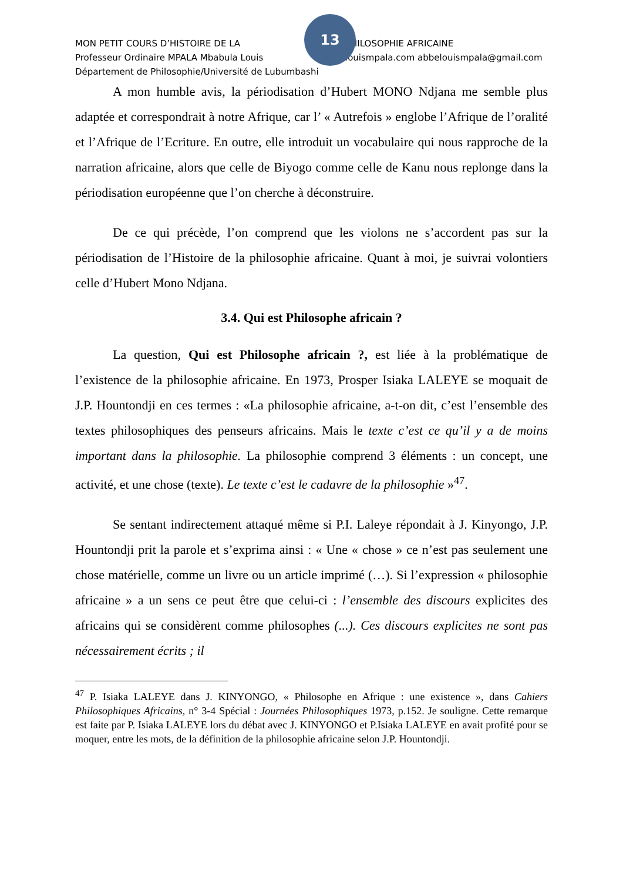13
MON PETIT COURS D’HISTOIRE DE LA PHILOSOPHIE AFRICAINE
Professeur Ordinaire MPALA Mbabula Louis louismpala.com abbelouismpala@gmail.com
Département de Philosophie/Université de Lubumbashi
A mon humble avis, la périodisation d’Hubert MONO Ndjana me semble plus adaptée et correspondrait à notre Afrique, car l’ « Autrefois » englobe l’Afrique de l’oralité et l’Afrique de l’Ecriture. En outre, elle introduit un vocabulaire qui nous rapproche de la narration africaine, alors que celle de Biyogo comme celle de Kanu nous replonge dans la périodisation européenne que l’on cherche à déconstruire.
De ce qui précède, l’on comprend que les violons ne s’accordent pas sur la périodisation de l’Histoire de la philosophie africaine. Quant à moi, je suivrai volontiers celle d’Hubert Mono Ndjana.
3.4. Qui est Philosophe africain ?
La question, Qui est Philosophe africain ?, est liée à la problématique de l’existence de la philosophie africaine. En 1973, Prosper Isiaka LALEYE se moquait de J.P. Hountondji en ces termes : «La philosophie africaine, a-t-on dit, c’est l’ensemble des textes philosophiques des penseurs africains. Mais le texte c’est ce qu’il y a de moins important dans la philosophie. La philosophie comprend 3 éléments : un concept, une activité, et une chose (texte). Le texte c’est le cadavre de la philosophie »<sup>47</sup>.
Se sentant indirectement attaqué même si P.I. Laleye répondait à J. Kinyongo, J.P. Hountondji prit la parole et s’exprima ainsi : « Une « chose » ce n’est pas seulement une chose matérielle, comme un livre ou un article imprimé (…). Si l’expression « philosophie africaine » a un sens ce peut être que celui-ci : l’ensemble des discours explicites des africains qui se considèrent comme philosophes (...). Ces discours explicites ne sont pas nécessairement écrits ; il
<sup>47</sup> P. Isiaka LALEYE dans J. KINYONGO, « Philosophe en Afrique : une existence », dans Cahiers Philosophiques Africains, n° 3-4 Spécial : Journées Philosophiques 1973, p.152. Je souligne. Cette remarque est faite par P. Isiaka LALEYE lors du débat avec J. KINYONGO et P.Isiaka LALEYE en avait profité pour se moquer, entre les mots, de la définition de la philosophie africaine selon J.P. Hountondji.